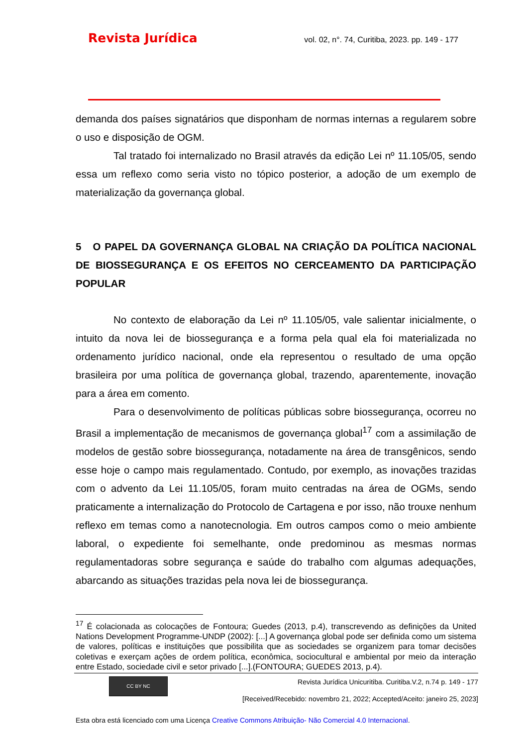Revista Jurídica vol. 02, n°. 74, Curitiba, 2023. pp. 149 - 177
demanda dos países signatários que disponham de normas internas a regularem sobre o uso e disposição de OGM.
Tal tratado foi internalizado no Brasil através da edição Lei nº 11.105/05, sendo essa um reflexo como seria visto no tópico posterior, a adoção de um exemplo de materialização da governança global.
5 O PAPEL DA GOVERNANÇA GLOBAL NA CRIAÇÃO DA POLÍTICA NACIONAL DE BIOSSEGURANÇA E OS EFEITOS NO CERCEAMENTO DA PARTICIPAÇÃO POPULAR
No contexto de elaboração da Lei nº 11.105/05, vale salientar inicialmente, o intuito da nova lei de biossegurança e a forma pela qual ela foi materializada no ordenamento jurídico nacional, onde ela representou o resultado de uma opção brasileira por uma política de governança global, trazendo, aparentemente, inovação para a área em comento.
Para o desenvolvimento de políticas públicas sobre biossegurança, ocorreu no Brasil a implementação de mecanismos de governança global<sup>17</sup> com a assimilação de modelos de gestão sobre biossegurança, notadamente na área de transgênicos, sendo esse hoje o campo mais regulamentado. Contudo, por exemplo, as inovações trazidas com o advento da Lei 11.105/05, foram muito centradas na área de OGMs, sendo praticamente a internalização do Protocolo de Cartagena e por isso, não trouxe nenhum reflexo em temas como a nanotecnologia. Em outros campos como o meio ambiente laboral, o expediente foi semelhante, onde predominou as mesmas normas regulamentadoras sobre segurança e saúde do trabalho com algumas adequações, abarcando as situações trazidas pela nova lei de biossegurança.
<sup>17</sup> É colacionada as colocações de Fontoura; Guedes (2013, p.4), transcrevendo as definições da United Nations Development Programme-UNDP (2002): [...] A governança global pode ser definida como um sistema de valores, políticas e instituições que possibilita que as sociedades se organizem para tomar decisões coletivas e exerçam ações de ordem política, econômica, sociocultural e ambiental por meio da interação entre Estado, sociedade civil e setor privado [...].(FONTOURA; GUEDES 2013, p.4).
CC BY NC
Revista Jurídica Unicuritiba. Curitiba.V.2, n.74 p. 149 - 177
[Received/Recebido: novembro 21, 2022; Accepted/Aceito: janeiro 25, 2023]
Esta obra está licenciado com uma Licença Creative Commons Atribuição- Não Comercial 4.0 Internacional.